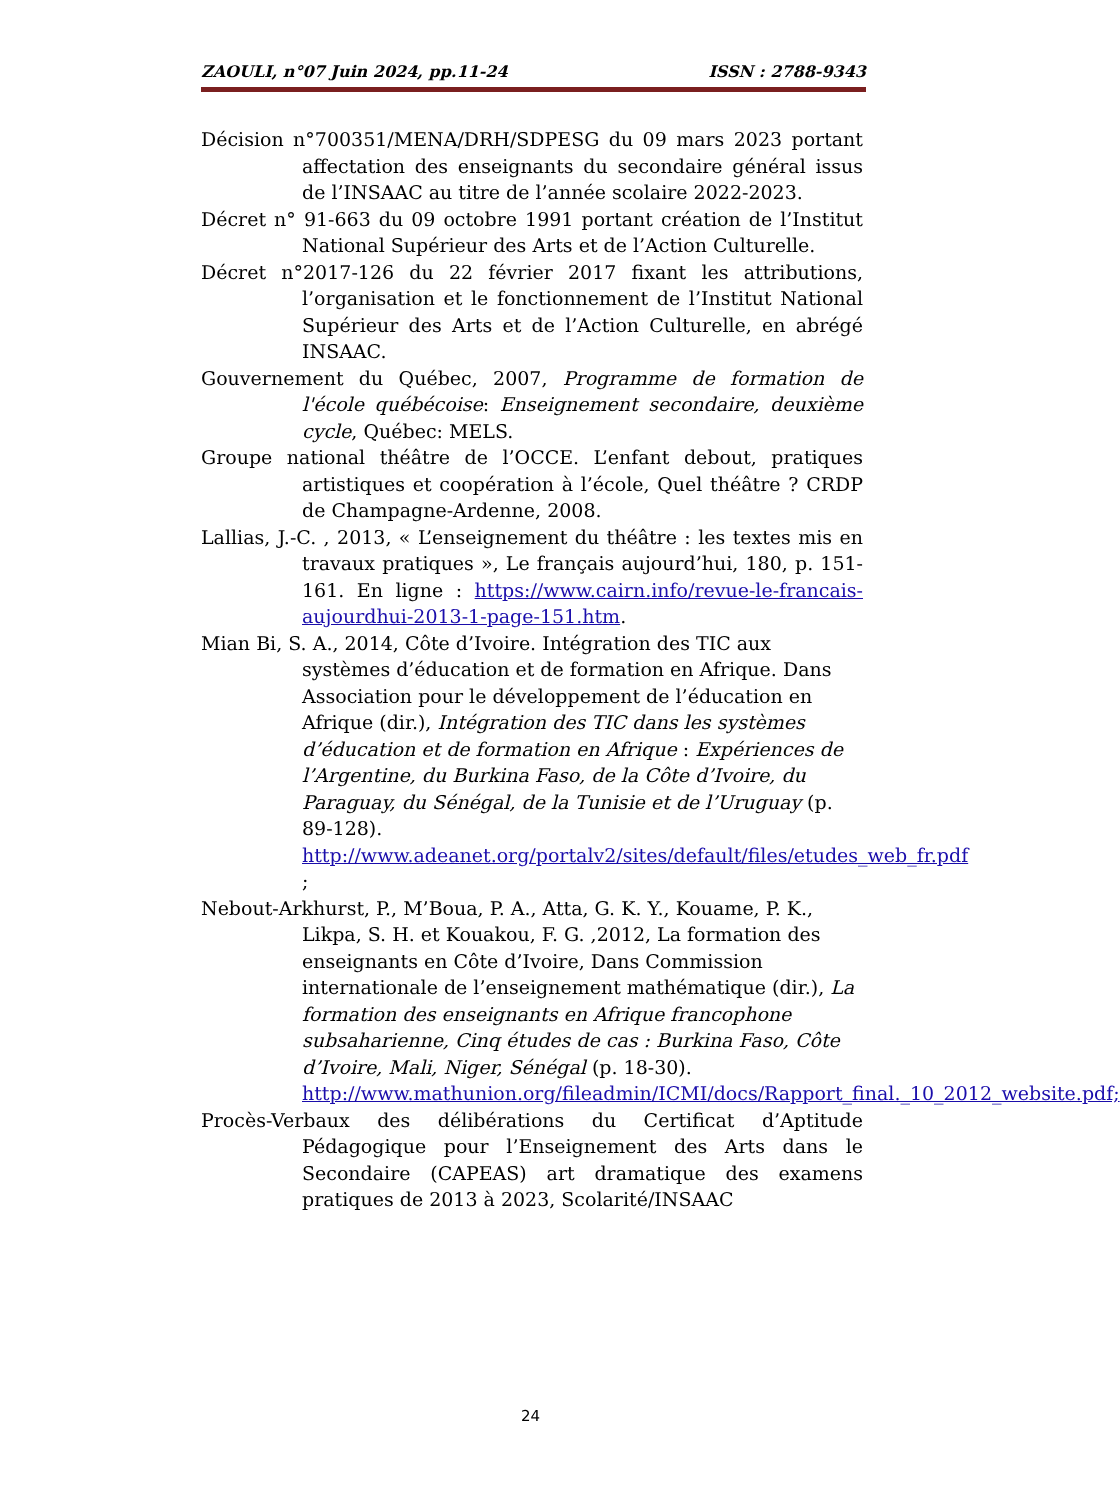ZAOULI, n°07 Juin 2024, pp.11-24 ISSN : 2788-9343
Décision n°700351/MENA/DRH/SDPESG du 09 mars 2023 portant affectation des enseignants du secondaire général issus de l’INSAAC au titre de l’année scolaire 2022-2023.
Décret n° 91-663 du 09 octobre 1991 portant création de l’Institut National Supérieur des Arts et de l’Action Culturelle.
Décret n°2017-126 du 22 février 2017 fixant les attributions, l’organisation et le fonctionnement de l’Institut National Supérieur des Arts et de l’Action Culturelle, en abrégé INSAAC.
Gouvernement du Québec, 2007, Programme de formation de l'école québécoise: Enseignement secondaire, deuxième cycle, Québec: MELS.
Groupe national théâtre de l’OCCE. L’enfant debout, pratiques artistiques et coopération à l’école, Quel théâtre ? CRDP de Champagne-Ardenne, 2008.
Lallias, J.-C. , 2013, « L’enseignement du théâtre : les textes mis en travaux pratiques », Le français aujourd’hui, 180, p. 151-161. En ligne : https://www.cairn.info/revue-le-francais-aujourdhui-2013-1-page-151.htm.
Mian Bi, S. A., 2014, Côte d’Ivoire. Intégration des TIC aux systèmes d’éducation et de formation en Afrique. Dans Association pour le développement de l’éducation en Afrique (dir.), Intégration des TIC dans les systèmes d’éducation et de formation en Afrique : Expériences de l’Argentine, du Burkina Faso, de la Côte d’Ivoire, du Paraguay, du Sénégal, de la Tunisie et de l’Uruguay (p. 89-128). http://www.adeanet.org/portalv2/sites/default/files/etudes_web_fr.pdf ;
Nebout-Arkhurst, P., M’Boua, P. A., Atta, G. K. Y., Kouame, P. K., Likpa, S. H. et Kouakou, F. G. ,2012, La formation des enseignants en Côte d’Ivoire, Dans Commission internationale de l’enseignement mathématique (dir.), La formation des enseignants en Afrique francophone subsaharienne, Cinq études de cas : Burkina Faso, Côte d’Ivoire, Mali, Niger, Sénégal (p. 18-30). http://www.mathunion.org/fileadmin/ICMI/docs/Rapport_final._10_2012_website.pdf;
Procès-Verbaux des délibérations du Certificat d’Aptitude Pédagogique pour l’Enseignement des Arts dans le Secondaire (CAPEAS) art dramatique des examens pratiques de 2013 à 2023, Scolarité/INSAAC
24